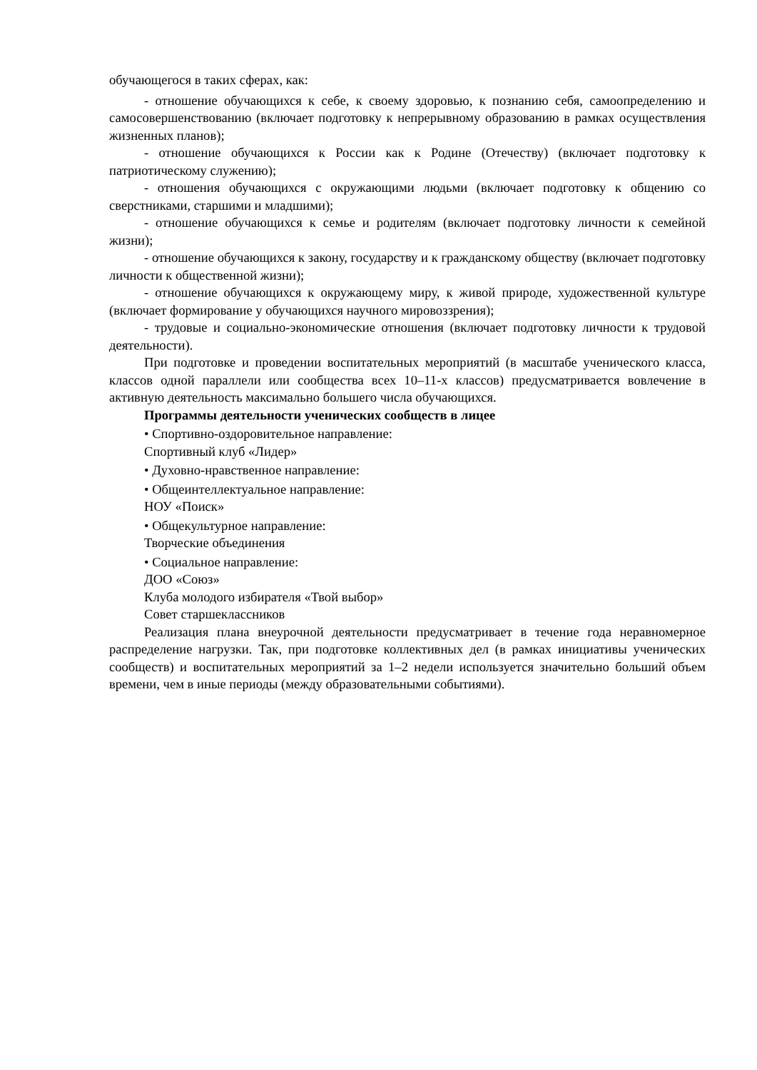обучающегося в таких сферах, как:
- отношение обучающихся к себе, к своему здоровью, к познанию себя, самоопределению и самосовершенствованию (включает подготовку к непрерывному образованию в рамках осуществления жизненных планов);
- отношение обучающихся к России как к Родине (Отечеству) (включает подготовку к патриотическому служению);
- отношения обучающихся с окружающими людьми (включает подготовку к общению со сверстниками, старшими и младшими);
- отношение обучающихся к семье и родителям (включает подготовку личности к семейной жизни);
- отношение обучающихся к закону, государству и к гражданскому обществу (включает подготовку личности к общественной жизни);
- отношение обучающихся к окружающему миру, к живой природе, художественной культуре (включает формирование у обучающихся научного мировоззрения);
- трудовые и социально-экономические отношения (включает подготовку личности к трудовой деятельности).
При подготовке и проведении воспитательных мероприятий (в масштабе ученического класса, классов одной параллели или сообщества всех 10–11-х классов) предусматривается вовлечение в активную деятельность максимально большего числа обучающихся.
Программы деятельности ученических сообществ в лицее
• Спортивно-оздоровительное направление:
Спортивный клуб «Лидер»
• Духовно-нравственное направление:
• Общеинтеллектуальное направление:
НОУ «Поиск»
• Общекультурное направление:
Творческие объединения
• Социальное направление:
ДОО «Союз»
Клуба молодого избирателя «Твой выбор»
Совет старшеклассников
Реализация плана внеурочной деятельности предусматривает в течение года неравномерное распределение нагрузки. Так, при подготовке коллективных дел (в рамках инициативы ученических сообществ) и воспитательных мероприятий за 1–2 недели используется значительно больший объем времени, чем в иные периоды (между образовательными событиями).